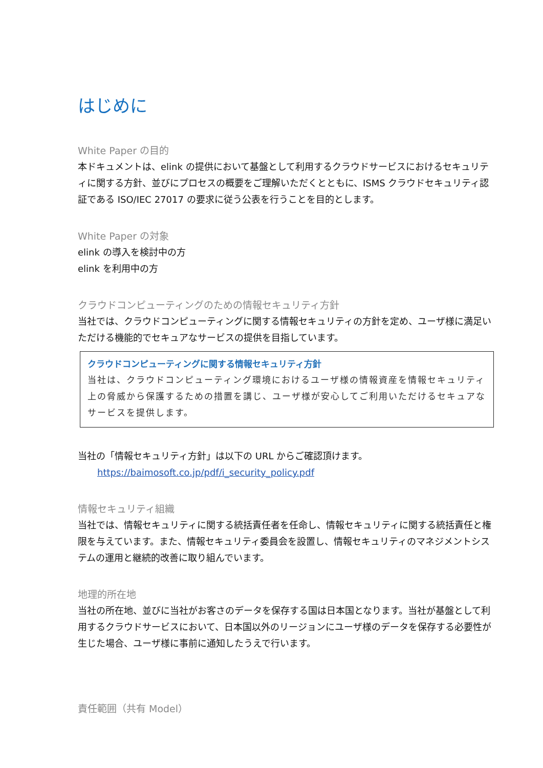はじめに
White Paper の目的
本ドキュメントは、elink の提供において基盤として利用するクラウドサービスにおけるセキュリティに関する方針、並びにプロセスの概要をご理解いただくとともに、ISMS クラウドセキュリティ認証である ISO/IEC 27017 の要求に従う公表を行うことを目的とします。
White Paper の対象
elink の導入を検討中の方
elink を利用中の方
クラウドコンピューティングのための情報セキュリティ方針
当社では、クラウドコンピューティングに関する情報セキュリティの方針を定め、ユーザ様に満足いただける機能的でセキュアなサービスの提供を目指しています。
クラウドコンピューティングに関する情報セキュリティ方針
当社は、クラウドコンピューティング環境におけるユーザ様の情報資産を情報セキュリティ上の脅威から保護するための措置を講じ、ユーザ様が安心してご利用いただけるセキュアなサービスを提供します。
当社の「情報セキュリティ方針」は以下の URL からご確認頂けます。
https://baimosoft.co.jp/pdf/i_security_policy.pdf
情報セキュリティ組織
当社では、情報セキュリティに関する統括責任者を任命し、情報セキュリティに関する統括責任と権限を与えています。また、情報セキュリティ委員会を設置し、情報セキュリティのマネジメントシステムの運用と継続的改善に取り組んでいます。
地理的所在地
当社の所在地、並びに当社がお客さのデータを保存する国は日本国となります。当社が基盤として利用するクラウドサービスにおいて、日本国以外のリージョンにユーザ様のデータを保存する必要性が生じた場合、ユーザ様に事前に通知したうえで行います。
責任範囲（共有 Model）